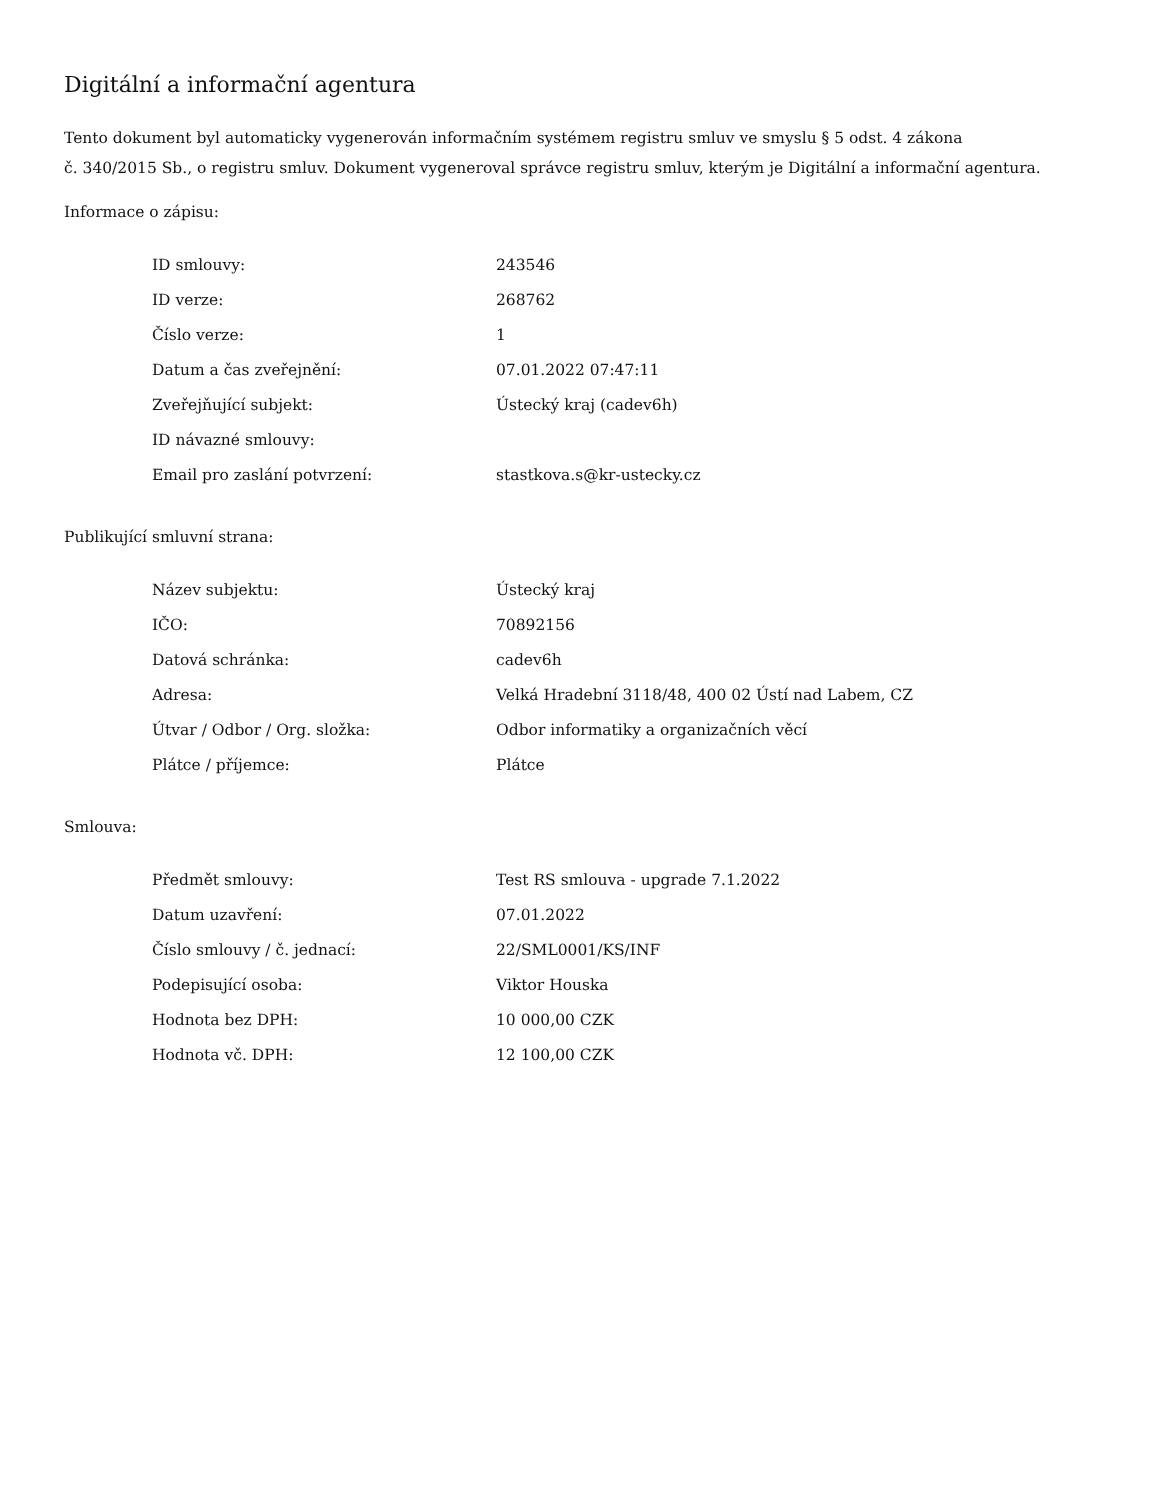Digitální a informační agentura
Tento dokument byl automaticky vygenerován informačním systémem registru smluv ve smyslu § 5 odst. 4 zákona
č. 340/2015 Sb., o registru smluv. Dokument vygeneroval správce registru smluv, kterým je Digitální a informační agentura.
Informace o zápisu:
| ID smlouvy: | 243546 |
| ID verze: | 268762 |
| Číslo verze: | 1 |
| Datum a čas zveřejnění: | 07.01.2022 07:47:11 |
| Zveřejňující subjekt: | Ústecký kraj (cadev6h) |
| ID návazné smlouvy: | |
| Email pro zaslání potvrzení: | stastkova.s@kr-ustecky.cz |
Publikující smluvní strana:
| Název subjektu: | Ústecký kraj |
| IČO: | 70892156 |
| Datová schránka: | cadev6h |
| Adresa: | Velká Hradební 3118/48, 400 02 Ústí nad Labem, CZ |
| Útvar / Odbor / Org. složka: | Odbor informatiky a organizačních věcí |
| Plátce / příjemce: | Plátce |
Smlouva:
| Předmět smlouvy: | Test RS smlouva - upgrade 7.1.2022 |
| Datum uzavření: | 07.01.2022 |
| Číslo smlouvy / č. jednací: | 22/SML0001/KS/INF |
| Podepisující osoba: | Viktor Houska |
| Hodnota bez DPH: | 10 000,00 CZK |
| Hodnota vč. DPH: | 12 100,00 CZK |